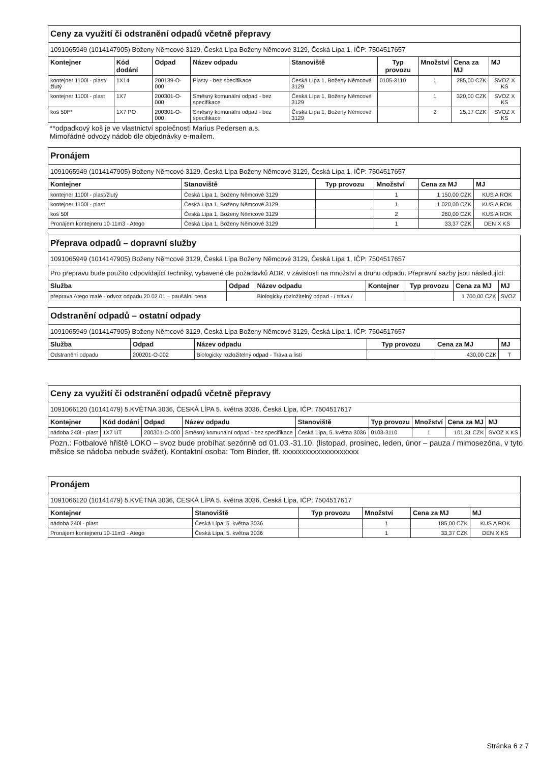| Ceny za využití či odstranění odpadů včetně přepravy | | | | | | | | |
| 1091065949 (1014147905) Boženy Němcové 3129, Česká Lípa Boženy Němcové 3129, Česká Lípa 1, IČP: 7504517657 | | | | | | | | |
| Kontejner | Kód dodání | Odpad | Název odpadu | Stanoviště | Typ provozu | Množství | Cena za MJ | MJ |
| kontejner 1100l - plast/žlutý | 1X14 | 200139-O-000 | Plasty - bez specifikace | Česká Lípa 1, Boženy Němcové 3129 | 0105-3110 | 1 | 285,00 CZK | SVOZ X KS |
| kontejner 1100l - plast | 1X7 | 200301-O-000 | Směsný komunální odpad - bez specifikace | Česká Lípa 1, Boženy Němcové 3129 | | 1 | 320,00 CZK | SVOZ X KS |
| koš 50l** | 1X7 PO | 200301-O-000 | Směsný komunální odpad - bez specifikace | Česká Lípa 1, Boženy Němcové 3129 | | 2 | 25,17 CZK | SVOZ X KS |
**odpadkový koš je ve vlastnictví společnosti Marius Pedersen a.s.
Mimořádné odvozy nádob dle objednávky e-mailem.
| Pronájem | | | | | |
| 1091065949 (1014147905) Boženy Němcové 3129, Česká Lípa Boženy Němcové 3129, Česká Lípa 1, IČP: 7504517657 | | | | | |
| Kontejner | Stanoviště | Typ provozu | Množství | Cena za MJ | MJ |
| kontejner 1100l - plast/žlutý | Česká Lípa 1, Boženy Němcové 3129 | | 1 | 1 150,00 CZK | KUS A ROK |
| kontejner 1100l - plast | Česká Lípa 1, Boženy Němcové 3129 | | 1 | 1 020,00 CZK | KUS A ROK |
| koš 50l | Česká Lípa 1, Boženy Němcové 3129 | | 2 | 260,00 CZK | KUS A ROK |
| Pronájem kontejneru 10-11m3 - Atego | Česká Lípa 1, Boženy Němcové 3129 | | 1 | 33,37 CZK | DEN X KS |
| Přeprava odpadů – dopravní služby | | | | | | |
| 1091065949 (1014147905) Boženy Němcové 3129, Česká Lípa Boženy Němcové 3129, Česká Lípa 1, IČP: 7504517657 | | | | | | |
| Pro přepravu bude použito odpovídající techniky, vybavené dle požadavků ADR, v závislosti na množství a druhu odpadu. Přepravní sazby jsou následující: | | | | | | |
| Služba | Odpad | Název odpadu | Kontejner | Typ provozu | Cena za MJ | MJ |
| přeprava Atego malé - odvoz odpadu 20 02 01 – paušální cena | | Biologicky rozložitelný odpad - / tráva / | | | 1 700,00 CZK | SVOZ |
| Odstranění odpadů – ostatní odpady | | | | | |
| 1091065949 (1014147905) Boženy Němcové 3129, Česká Lípa Boženy Němcové 3129, Česká Lípa 1, IČP: 7504517657 | | | | | |
| Služba | Odpad | Název odpadu | Typ provozu | Cena za MJ | MJ |
| Odstranění odpadu | 200201-O-002 | Biologicky rozložitelný odpad - Tráva a listí | | 430,00 CZK | T |
| Ceny za využití či odstranění odpadů včetně přepravy | | | | | | | | |
| 1091066120 (10141479) 5.KVĚTNA 3036, ČESKÁ LÍPA 5. května 3036, Česká Lípa, IČP: 7504517617 | | | | | | | | |
| Kontejner | Kód dodání | Odpad | Název odpadu | Stanoviště | Typ provozu | Množství | Cena za MJ | MJ |
| nádoba 240l - plast | 1X7 ÚT | 200301-O-000 | Směsný komunální odpad - bez specifikace | Česká Lípa, 5. května 3036 | 0103-3110 | 1 | 101,31 CZK | SVOZ X KS |
Pozn.: Fotbalové hřiště LOKO – svoz bude probíhat sezónně od 01.03.-31.10. (listopad, prosinec, leden, únor – pauza / mimosezóna, v tyto měsíce se nádoba nebude svážet). Kontaktní osoba: Tom Binder, tlf. xxxxxxxxxxxxxxxxxxxx
| Pronájem | | | | | |
| 1091066120 (10141479) 5.KVĚTNA 3036, ČESKÁ LÍPA 5. května 3036, Česká Lípa, IČP: 7504517617 | | | | | |
| Kontejner | Stanoviště | Typ provozu | Množství | Cena za MJ | MJ |
| nádoba 240l - plast | Česká Lípa, 5. května 3036 | | 1 | 185,00 CZK | KUS A ROK |
| Pronájem kontejneru 10-11m3 - Atego | Česká Lípa, 5. května 3036 | | 1 | 33,37 CZK | DEN X KS |
Stránka 6 z 7